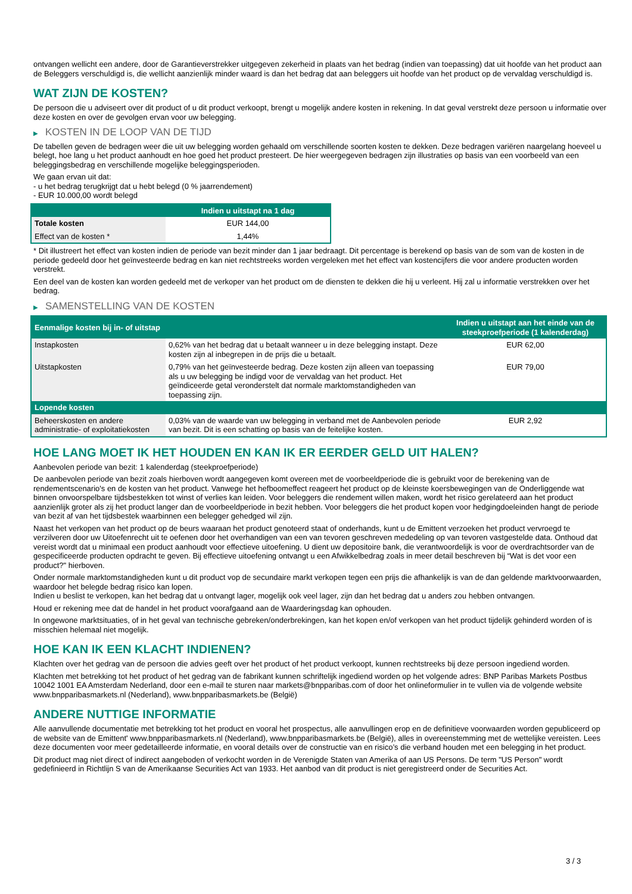ontvangen wellicht een andere, door de Garantieverstrekker uitgegeven zekerheid in plaats van het bedrag (indien van toepassing) dat uit hoofde van het product aan de Beleggers verschuldigd is, die wellicht aanzienlijk minder waard is dan het bedrag dat aan beleggers uit hoofde van het product op de vervaldag verschuldigd is.
WAT ZIJN DE KOSTEN?
De persoon die u adviseert over dit product of u dit product verkoopt, brengt u mogelijk andere kosten in rekening. In dat geval verstrekt deze persoon u informatie over deze kosten en over de gevolgen ervan voor uw belegging.
▶ KOSTEN IN DE LOOP VAN DE TIJD
De tabellen geven de bedragen weer die uit uw belegging worden gehaald om verschillende soorten kosten te dekken. Deze bedragen variëren naargelang hoeveel u belegt, hoe lang u het product aanhoudt en hoe goed het product presteert. De hier weergegeven bedragen zijn illustraties op basis van een voorbeeld van een beleggingsbedrag en verschillende mogelijke beleggingsperioden.
We gaan ervan uit dat:
- u het bedrag terugkrijgt dat u hebt belegd (0 % jaarrendement)
- EUR 10.000,00 wordt belegd
| | Indien u uitstapt na 1 dag |
| --- | --- |
| Totale kosten | EUR 144,00 |
| Effect van de kosten * | 1,44% |
* Dit illustreert het effect van kosten indien de periode van bezit minder dan 1 jaar bedraagt. Dit percentage is berekend op basis van de som van de kosten in de periode gedeeld door het geïnvesteerde bedrag en kan niet rechtstreeks worden vergeleken met het effect van kostencijfers die voor andere producten worden verstrekt.
Een deel van de kosten kan worden gedeeld met de verkoper van het product om de diensten te dekken die hij u verleent. Hij zal u informatie verstrekken over het bedrag.
▶ SAMENSTELLING VAN DE KOSTEN
| Eenmalige kosten bij in- of uitstap | | Indien u uitstapt aan het einde van de steekproefperiode (1 kalenderdag) |
| --- | --- | --- |
| Instapkosten | 0,62% van het bedrag dat u betaalt wanneer u in deze belegging instapt. Deze kosten zijn al inbegrepen in de prijs die u betaalt. | EUR 62,00 |
| Uitstapkosten | 0,79% van het geïnvesteerde bedrag. Deze kosten zijn alleen van toepassing als u uw belegging be indigd voor de vervaldag van het product. Het geïndiceerde getal veronderstelt dat normale marktomstandigheden van toepassing zijn. | EUR 79,00 |
| Lopende kosten | | |
| Beheerskosten en andere administratie- of exploitatiekosten | 0,03% van de waarde van uw belegging in verband met de Aanbevolen periode van bezit. Dit is een schatting op basis van de feitelijke kosten. | EUR 2,92 |
HOE LANG MOET IK HET HOUDEN EN KAN IK ER EERDER GELD UIT HALEN?
Aanbevolen periode van bezit: 1 kalenderdag (steekproefperiode)
De aanbevolen periode van bezit zoals hierboven wordt aangegeven komt overeen met de voorbeeldperiode die is gebruikt voor de berekening van de rendementscenario's en de kosten van het product. Vanwege het hefboomeffect reageert het product op de kleinste koersbewegingen van de Onderliggende wat binnen onvoorspelbare tijdsbestekken tot winst of verlies kan leiden. Voor beleggers die rendement willen maken, wordt het risico gerelateerd aan het product aanzienlijk groter als zij het product langer dan de voorbeeldperiode in bezit hebben. Voor beleggers die het product kopen voor hedgingdoeleinden hangt de periode van bezit af van het tijdsbestek waarbinnen een belegger gehedged wil zijn.
Naast het verkopen van het product op de beurs waaraan het product genoteerd staat of onderhands, kunt u de Emittent verzoeken het product vervroegd te verzilveren door uw Uitoefenrecht uit te oefenen door het overhandigen van een van tevoren geschreven mededeling op van tevoren vastgestelde data. Onthoud dat vereist wordt dat u minimaal een product aanhoudt voor effectieve uitoefening. U dient uw depositoire bank, die verantwoordelijk is voor de overdrachtsorder van de gespecificeerde producten opdracht te geven. Bij effectieve uitoefening ontvangt u een Afwikkelbedrag zoals in meer detail beschreven bij “Wat is det voor een product?" hierboven.
Onder normale marktomstandigheden kunt u dit product vop de secundaire markt verkopen tegen een prijs die afhankelijk is van de dan geldende marktvoorwaarden, waardoor het belegde bedrag risico kan lopen.
Indien u beslist te verkopen, kan het bedrag dat u ontvangt lager, mogelijk ook veel lager, zijn dan het bedrag dat u anders zou hebben ontvangen.
Houd er rekening mee dat de handel in het product voorafgaand aan de Waarderingsdag kan ophouden.
In ongewone marktsituaties, of in het geval van technische gebreken/onderbrekingen, kan het kopen en/of verkopen van het product tijdelijk gehinderd worden of is misschien helemaal niet mogelijk.
HOE KAN IK EEN KLACHT INDIENEN?
Klachten over het gedrag van de persoon die advies geeft over het product of het product verkoopt, kunnen rechtstreeks bij deze persoon ingediend worden.
Klachten met betrekking tot het product of het gedrag van de fabrikant kunnen schriftelijk ingediend worden op het volgende adres: BNP Paribas Markets Postbus 10042 1001 EA Amsterdam Nederland, door een e-mail te sturen naar markets@bnpparibas.com of door het onlineformulier in te vullen via de volgende website www.bnpparibasmarkets.nl (Nederland), www.bnpparibasmarkets.be (België)
ANDERE NUTTIGE INFORMATIE
Alle aanvullende documentatie met betrekking tot het product en vooral het prospectus, alle aanvullingen erop en de definitieve voorwaarden worden gepubliceerd op de website van de Emittent' www.bnpparibasmarkets.nl (Nederland), www.bnpparibasmarkets.be (België), alles in overeenstemming met de wettelijke vereisten. Lees deze documenten voor meer gedetailleerde informatie, en vooral details over de constructie van en risico’s die verband houden met een belegging in het product.
Dit product mag niet direct of indirect aangeboden of verkocht worden in de Verenigde Staten van Amerika of aan US Persons. De term "US Person" wordt gedefinieerd in Richtlijn S van de Amerikaanse Securities Act van 1933. Het aanbod van dit product is niet geregistreerd onder de Securities Act.
3 / 3